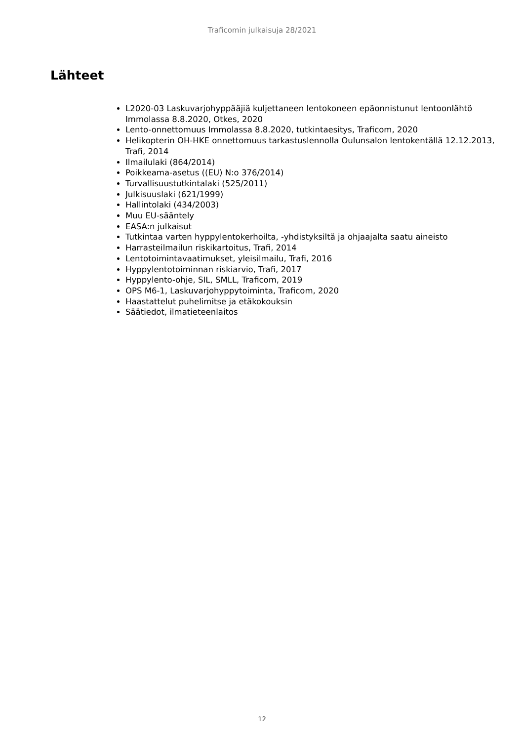Traficomin julkaisuja 28/2021
Lähteet
L2020-03 Laskuvarjohyppääjiä kuljettaneen lentokoneen epäonnistunut lentoonlähtö Immolassa 8.8.2020, Otkes, 2020
Lento-onnettomuus Immolassa 8.8.2020, tutkintaesitys, Traficom, 2020
Helikopterin OH-HKE onnettomuus tarkastuslennolla Oulunsalon lentokentällä 12.12.2013, Trafi, 2014
Ilmailulaki (864/2014)
Poikkeama-asetus ((EU) N:o 376/2014)
Turvallisuustutkintalaki (525/2011)
Julkisuuslaki (621/1999)
Hallintolaki (434/2003)
Muu EU-sääntely
EASA:n julkaisut
Tutkintaa varten hyppylentokerhoilta, -yhdistyksiltä ja ohjaajalta saatu aineisto
Harrasteilmailun riskikartoitus, Trafi, 2014
Lentotoimintavaatimukset, yleisilmailu, Trafi, 2016
Hyppylentotoiminnan riskiarvio, Trafi, 2017
Hyppylento-ohje, SIL, SMLL, Traficom, 2019
OPS M6-1, Laskuvarjohyppytoiminta, Traficom, 2020
Haastattelut puhelimitse ja etäkokouksin
Säätiedot, ilmatieteenlaitos
12